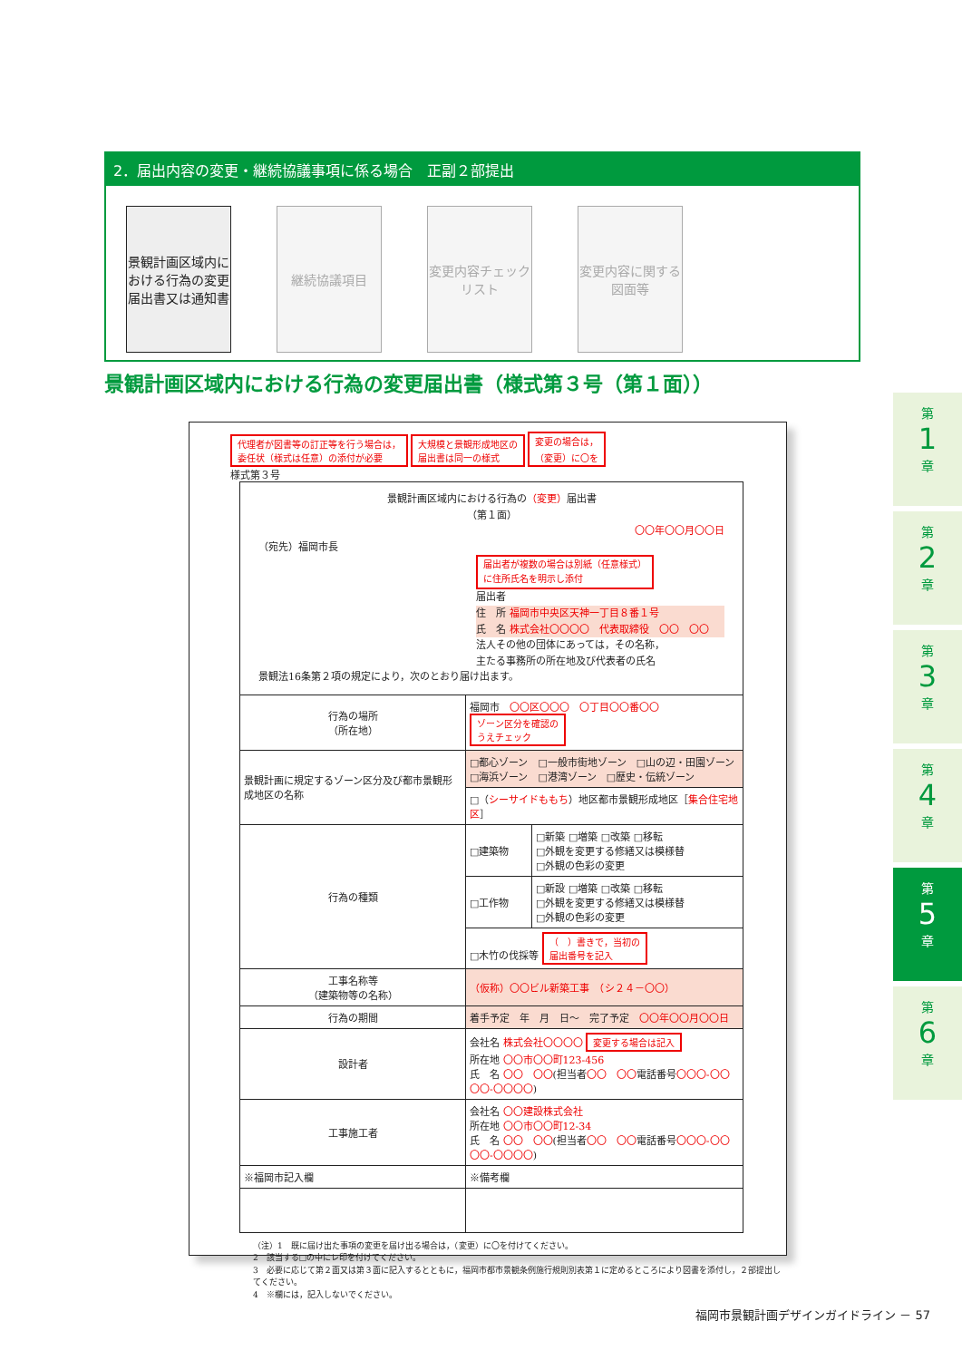2．届出内容の変更・継続協議事項に係る場合　正副２部提出
景観計画区域内における行為の変更届出書又は通知書
継続協議項目 変更内容チェックリスト
変更内容に関する図面等
景観計画区域内における行為の変更届出書（様式第３号（第１面））
代理者が図書等の訂正等を行う場合は，
委任状（様式は任意）の添付が必要 大規模と景観形成地区の
届出書は同一の様式 変更の場合は，
（変更）に〇を
様式第３号
| 景観計画区域内における行為の （変更） 届出書 （第１面） 〇〇年〇〇月〇〇日 （宛先）福岡市長 届出者が複数の場合は別紙（任意様式） に住所氏名を明示し添付 届出者 住 所 福岡市中央区天神一丁目８番１号 氏 名 株式会社〇〇〇〇 代表取締役 〇〇 〇〇 法人その他の団体にあっては，その名称， 主たる事務所の所在地及び代表者の氏名 景観法16条第２項の規定により，次のとおり届け出ます。 | | |
| 行為の場所 （所在地） | 福岡市 〇〇区〇〇〇 〇丁目〇〇番〇〇 ゾーン区分を確認の うえチェック | |
| 景観計画に規定するゾーン区分及び都市景観形成地区の名称 | □都心ゾーン □一般市街地ゾーン □山の辺・田園ゾーン □海浜ゾーン □港湾ゾーン □歴史・伝統ゾーン | |
| | □（ シーサイドももち ）地区都市景観形成地区［ 集合住宅地区 ］ | |
| 行為の種類 | □建築物 | □新築 □増築 □改築 □移転 □外観を変更する修繕又は模様替 □外観の色彩の変更 |
| | □工作物 | □新設 □増築 □改築 □移転 □外観を変更する修繕又は模様替 □外観の色彩の変更 |
| | □木竹の伐採等 （ ）書きで，当初の 届出番号を記入 | |
| 工事名称等 （建築物等の名称） | （仮称）〇〇ビル新築工事 （シ２４－〇〇） | |
| 行為の期間 | 着手予定 年 月 日～ 完了予定 〇〇年〇〇月〇〇日 | |
| 設計者 | 会社名 株式会社〇〇〇〇 変更する場合は記入 所在地 〇〇市〇〇町123-456 氏 名 〇〇 〇〇 (担当者 〇〇 〇〇 電話番号 〇〇〇-〇〇〇〇-〇〇〇〇 ) | |
| 工事施工者 | 会社名 〇〇建設株式会社 所在地 〇〇市〇〇町12-34 氏 名 〇〇 〇〇 (担当者 〇〇 〇〇 電話番号 〇〇〇-〇〇〇〇-〇〇〇〇 ) | |
| ※福岡市記入欄 | ※備考欄 | |
（注）1　既に届け出た事項の変更を届け出る場合は，（変更）に〇を付けてください。
2　該当する□の中にレ印を付けてください。
3　必要に応じて第２面又は第３面に記入するとともに，福岡市都市景観条例施行規則別表第１に定めるところにより図書を添付し，２部提出してください。
4　※欄には，記入しないでください。
第
1
章
第
2
章
第
3
章
第
4
章
第
5
章
第
6
章
福岡市景観計画デザインガイドライン － 57